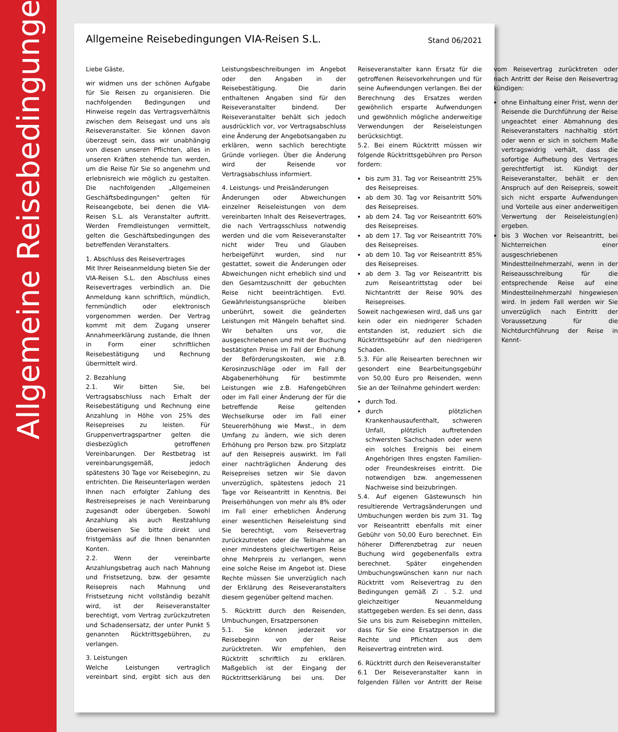Allgemeine Reisebedingungen
Allgemeine Reisebedingungen VIA-Reisen S.L.
Stand 06/2021
Liebe Gäste,
wir widmen uns der schönen Aufgabe für Sie Reisen zu organisieren. Die nachfolgenden Bedingungen und Hinweise regeln das Vertragsverhältnis zwischen dem Reisegast und uns als Reiseveranstalter. Sie können davon überzeugt sein, dass wir unabhängig von diesen unseren Pflichten, alles in unseren Kräften stehende tun werden, um die Reise für Sie so angenehm und erlebnisreich wie möglich zu gestalten. Die nachfolgenden „Allgemeinen Geschäftsbedingungen" gelten für Reiseangebote, bei denen die VIA-Reisen S.L. als Veranstalter auftritt. Werden Fremdleistungen vermittelt, gelten die Geschäftsbedingungen des betreffenden Veranstalters.
1. Abschluss des Reisevertrages
Mit Ihrer Reiseanmeldung bieten Sie der VIA-Reisen S.L. den Abschluss eines Reisevertrages verbindlich an. Die Anmeldung kann schriftlich, mündlich, fernmündlich oder elektronisch vorgenommen werden. Der Vertrag kommt mit dem Zugang unserer Annahmeerklärung zustande, die Ihnen in Form einer schriftlichen Reisebestätigung und Rechnung übermittelt wird.
2. Bezahlung
2.1. Wir bitten Sie, bei Vertragsabschluss nach Erhalt der Reisebestätigung und Rechnung eine Anzahlung in Höhe von 25% des Reisepreises zu leisten. Für Gruppenvertragspartner gelten die diesbezüglich getroffenen Vereinbarungen. Der Restbetrag ist vereinbarungsgemäß, jedoch spätestens 30 Tage vor Reisebeginn, zu entrichten. Die Reiseunterlagen werden Ihnen nach erfolgter Zahlung des Restreisepreises je nach Vereinbarung zugesandt oder übergeben. Sowohl Anzahlung als auch Restzahlung überweisen Sie bitte direkt und fristgemäss auf die Ihnen benannten Konten.
2.2. Wenn der vereinbarte Anzahlungsbetrag auch nach Mahnung und Fristsetzung, bzw. der gesamte Reisepreis nach Mahnung und Fristsetzung nicht vollständig bezahlt wird, ist der Reiseveranstalter berechtigt, vom Vertrag zurückzutreten und Schadensersatz, der unter Punkt 5 genannten Rücktrittsgebühren, zu verlangen.
3. Leistungen
Welche Leistungen vertraglich vereinbart sind, ergibt sich aus den Leistungsbeschreibungen im Angebot oder den Angaben in der Reisebestätigung. Die darin enthaltenen Angaben sind für den Reiseveranstalter bindend. Der Reiseveranstalter behält sich jedoch ausdrücklich vor, vor Vertragsabschluss eine Änderung der Angebotsangaben zu erklären, wenn sachlich berechtigte Gründe vorliegen. Über die Änderung wird der Reisende vor Vertragsabschluss informiert.
4. Leistungs- und Preisänderungen
Änderungen oder Abweichungen einzelner Reiseleistungen von dem vereinbarten Inhalt des Reisevertrages, die nach Vertragsschluss notwendig werden und die vom Reiseveranstalter nicht wider Treu und Glauben herbeigeführt wurden, sind nur gestattet, soweit die Änderungen oder Abweichungen nicht erheblich sind und den Gesamtzuschnitt der gebuchten Reise nicht beeinträchtigen. Evtl. Gewährleistungsansprüche bleiben unberührt, soweit die geänderten Leistungen mit Mängeln behaftet sind. Wir behalten uns vor, die ausgeschriebenen und mit der Buchung bestätigten Preise im Fall der Erhöhung der Beförderungskosten, wie z.B. Kerosinzuschläge oder im Fall der Abgabenerhöhung für bestimmte Leistungen wie z.B. Hafengebühren oder im Fall einer Änderung der für die betreffende Reise geltenden Wechselkurse oder im Fall einer Steuererhöhung wie Mwst., in dem Umfang zu ändern, wie sich deren Erhöhung pro Person bzw. pro Sitzplatz auf den Reisepreis auswirkt. Im Fall einer nachträglichen Änderung des Reisepreises setzen wir Sie davon unverzüglich, spätestens jedoch 21 Tage vor Reiseantritt in Kenntnis. Bei Preiserhöhungen von mehr als 8% oder im Fall einer erheblichen Änderung einer wesentlichen Reiseleistung sind Sie berechtigt, vom Reisevertrag zurückzutreten oder die Teilnahme an einer mindestens gleichwertigen Reise ohne Mehrpreis zu verlangen, wenn eine solche Reise im Angebot ist. Diese Rechte müssen Sie unverzüglich nach der Erklärung des Reiseveranstalters diesem gegenüber geltend machen.
5. Rücktritt durch den Reisenden, Umbuchungen, Ersatzpersonen
5.1. Sie können jederzeit vor Reisebeginn von der Reise zurücktreten. Wir empfehlen, den Rücktritt schriftlich zu erklären. Maßgeblich ist der Eingang der Rücktrittserklärung bei uns. Der Reiseveranstalter kann Ersatz für die getroffenen Reisevorkehrungen und für seine Aufwendungen verlangen. Bei der Berechnung des Ersatzes werden gewöhnlich ersparte Aufwendungen und gewöhnlich mögliche anderweitige Verwendungen der Reiseleistungen berücksichtigt.
5.2. Bei einem Rücktritt müssen wir folgende Rücktrittsgebühren pro Person fordern:
bis zum 31. Tag vor Reiseantritt 25% des Reisepreises.
ab dem 30. Tag vor Reisantritt 50% des Reisepreises.
ab dem 24. Tag vor Reiseantritt 60% des Reisepreises.
ab dem 17. Tag vor Reiseantritt 70% des Reisepreises.
ab dem 10. Tag vor Reiseantritt 85% des Reisepreises.
ab dem 3. Tag vor Reiseantritt bis zum Reiseantrittstag oder bei Nichtantritt der Reise 90% des Reisepreises.
Soweit nachgewiesen wird, daß uns gar kein oder ein niedrigerer Schaden entstanden ist, reduziert sich die Rücktrittsgebühr auf den niedrigeren Schaden.
5.3. Für alle Reisearten berechnen wir gesondert eine Bearbeitungsgebühr von 50,00 Euro pro Reisenden, wenn Sie an der Teilnahme gehindert werden:
durch Tod.
durch plötzlichen Krankenhausaufenthalt, schweren Unfall, plötzlich auftretenden schwersten Sachschaden oder wenn ein solches Ereignis bei einem Angehörigen Ihres engsten Familien- oder Freundeskreises eintritt. Die notwendigen bzw. angemessenen Nachweise sind beizubringen.
5.4. Auf eigenen Gästewunsch hin resultierende Vertragsänderungen und Umbuchungen werden bis zum 31. Tag vor Reiseantritt ebenfalls mit einer Gebühr von 50,00 Euro berechnet. Ein höherer Differenzbetrag zur neuen Buchung wird gegebenenfalls extra berechnet. Später eingehenden Umbuchungswünschen kann nur nach Rücktritt vom Reisevertrag zu den Bedingungen gemäß Zi . 5.2. und gleichzeitiger Neuanmeldung stattgegeben werden. Es sei denn, dass Sie uns bis zum Reisebeginn mitteilen, dass für Sie eine Ersatzperson in die Rechte und Pflichten aus dem Reisevertrag eintreten wird.
6. Rücktritt durch den Reiseveranstalter
6.1 Der Reiseveranstalter kann in folgenden Fällen vor Antritt der Reise vom Reisevertrag zurücktreten oder nach Antritt der Reise den Reisevertrag kündigen:
ohne Einhaltung einer Frist, wenn der Reisende die Durchführung der Reise ungeachtet einer Abmahnung des Reiseveranstalters nachhaltig stört oder wenn er sich in solchem Maße vertragswidrig verhält, dass die sofortige Aufhebung des Vertrages gerechtfertigt ist. Kündigt der Reiseveranstalter, behält er den Anspruch auf den Reisepreis, soweit sich nicht ersparte Aufwendungen und Vorteile aus einer anderweitigen Verwertung der Reiseleistung(en) ergeben.
bis 3 Wochen vor Reiseantritt, bei Nichterreichen einer ausgeschriebenen Mindestteilnehmerzahl, wenn in der Reiseausschreibung für die entsprechende Reise auf eine Mindestteilnehmerzahl hingewiesen wird. In jedem Fall werden wir Sie unverzüglich nach Eintritt der Voraussetzung für die Nichtdurchführung der Reise in Kennt-